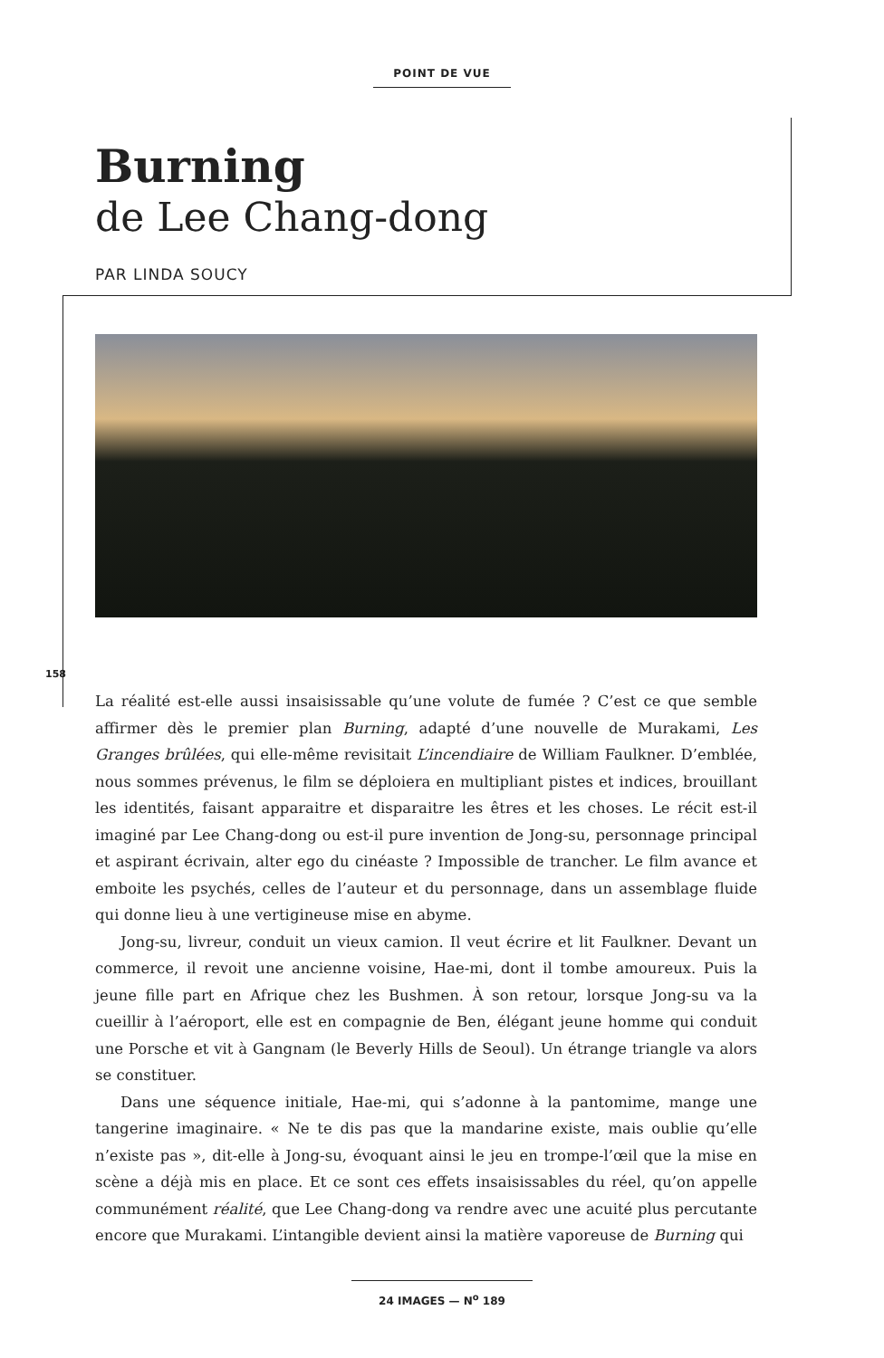POINT DE VUE
Burning
de Lee Chang-dong
PAR LINDA SOUCY
158
La réalité est-elle aussi insaisissable qu’une volute de fumée ? C’est ce que semble affirmer dès le premier plan Burning, adapté d’une nouvelle de Murakami, Les Granges brûlées, qui elle-même revisitait L’incendiaire de William Faulkner. D’emblée, nous sommes prévenus, le film se déploiera en multipliant pistes et indices, brouillant les identités, faisant apparaitre et disparaitre les êtres et les choses. Le récit est-il imaginé par Lee Chang-dong ou est-il pure invention de Jong-su, personnage principal et aspirant écrivain, alter ego du cinéaste ? Impossible de trancher. Le film avance et emboite les psychés, celles de l’auteur et du personnage, dans un assemblage fluide qui donne lieu à une vertigineuse mise en abyme.
Jong-su, livreur, conduit un vieux camion. Il veut écrire et lit Faulkner. Devant un commerce, il revoit une ancienne voisine, Hae-mi, dont il tombe amoureux. Puis la jeune fille part en Afrique chez les Bushmen. À son retour, lorsque Jong-su va la cueillir à l’aéroport, elle est en compagnie de Ben, élégant jeune homme qui conduit une Porsche et vit à Gangnam (le Beverly Hills de Seoul). Un étrange triangle va alors se constituer.
Dans une séquence initiale, Hae-mi, qui s’adonne à la pantomime, mange une tangerine imaginaire. « Ne te dis pas que la mandarine existe, mais oublie qu’elle n’existe pas », dit-elle à Jong-su, évoquant ainsi le jeu en trompe-l’œil que la mise en scène a déjà mis en place. Et ce sont ces effets insaisissables du réel, qu’on appelle communément réalité, que Lee Chang-dong va rendre avec une acuité plus percutante encore que Murakami. L’intangible devient ainsi la matière vaporeuse de Burning qui
24 IMAGES — N<sup>o</sup> 189